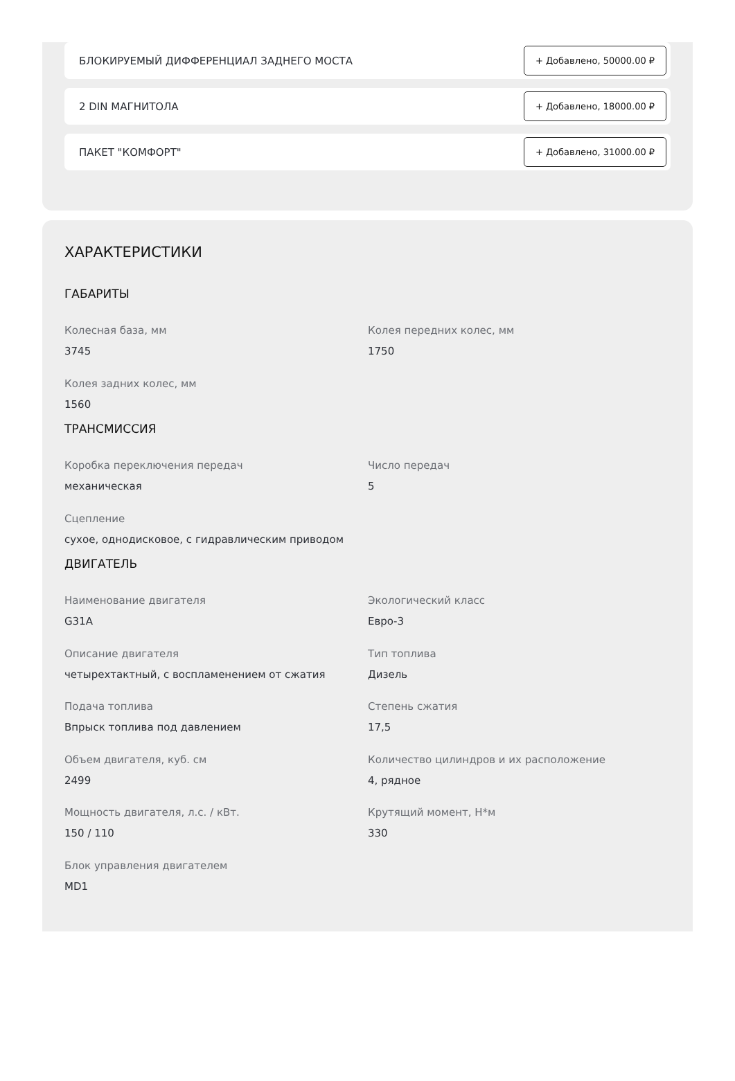БЛОКИРУЕМЫЙ ДИФФЕРЕНЦИАЛ ЗАДНЕГО МОСТА + Добавлено, 50000.00 ₽
2 DIN МАГНИТОЛА + Добавлено, 18000.00 ₽
ПАКЕТ "КОМФОРТ" + Добавлено, 31000.00 ₽
ХАРАКТЕРИСТИКИ
ГАБАРИТЫ
Колесная база, мм
3745
Колея передних колес, мм
1750
Колея задних колес, мм
1560
ТРАНСМИССИЯ
Коробка переключения передач
механическая
Число передач
5
Сцепление
сухое, однодисковое, с гидравлическим приводом
ДВИГАТЕЛЬ
Наименование двигателя
G31A
Экологический класс
Евро-3
Описание двигателя
четырехтактный, с воспламенением от сжатия
Тип топлива
Дизель
Подача топлива
Впрыск топлива под давлением
Степень сжатия
17,5
Объем двигателя, куб. см
2499
Количество цилиндров и их расположение
4, рядное
Мощность двигателя, л.с. / кВт.
150 / 110
Крутящий момент, Н*м
330
Блок управления двигателем
MD1